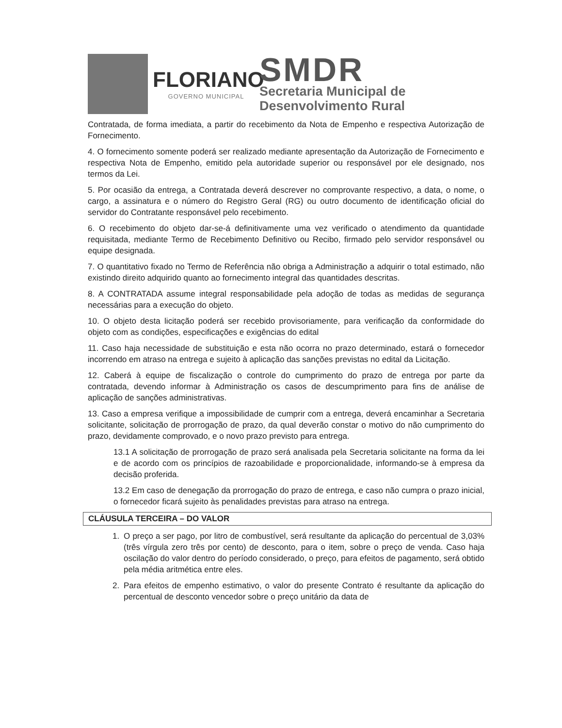FLORIANO
GOVERNO MUNICIPAL
SMDR
Secretaria Municipal de
Desenvolvimento Rural
Contratada, de forma imediata, a partir do recebimento da Nota de Empenho e respectiva Autorização de Fornecimento.
4. O fornecimento somente poderá ser realizado mediante apresentação da Autorização de Fornecimento e respectiva Nota de Empenho, emitido pela autoridade superior ou responsável por ele designado, nos termos da Lei.
5. Por ocasião da entrega, a Contratada deverá descrever no comprovante respectivo, a data, o nome, o cargo, a assinatura e o número do Registro Geral (RG) ou outro documento de identificação oficial do servidor do Contratante responsável pelo recebimento.
6. O recebimento do objeto dar-se-á definitivamente uma vez verificado o atendimento da quantidade requisitada, mediante Termo de Recebimento Definitivo ou Recibo, firmado pelo servidor responsável ou equipe designada.
7. O quantitativo fixado no Termo de Referência não obriga a Administração a adquirir o total estimado, não existindo direito adquirido quanto ao fornecimento integral das quantidades descritas.
8. A CONTRATADA assume integral responsabilidade pela adoção de todas as medidas de segurança necessárias para a execução do objeto.
10. O objeto desta licitação poderá ser recebido provisoriamente, para verificação da conformidade do objeto com as condições, especificações e exigências do edital
11. Caso haja necessidade de substituição e esta não ocorra no prazo determinado, estará o fornecedor incorrendo em atraso na entrega e sujeito à aplicação das sanções previstas no edital da Licitação.
12. Caberá à equipe de fiscalização o controle do cumprimento do prazo de entrega por parte da contratada, devendo informar à Administração os casos de descumprimento para fins de análise de aplicação de sanções administrativas.
13. Caso a empresa verifique a impossibilidade de cumprir com a entrega, deverá encaminhar a Secretaria solicitante, solicitação de prorrogação de prazo, da qual deverão constar o motivo do não cumprimento do prazo, devidamente comprovado, e o novo prazo previsto para entrega.
13.1 A solicitação de prorrogação de prazo será analisada pela Secretaria solicitante na forma da lei e de acordo com os princípios de razoabilidade e proporcionalidade, informando-se à empresa da decisão proferida.
13.2 Em caso de denegação da prorrogação do prazo de entrega, e caso não cumpra o prazo inicial, o fornecedor ficará sujeito às penalidades previstas para atraso na entrega.
CLÁUSULA TERCEIRA – DO VALOR
1. O preço a ser pago, por litro de combustível, será resultante da aplicação do percentual de 3,03% (três vírgula zero três por cento) de desconto, para o item, sobre o preço de venda. Caso haja oscilação do valor dentro do período considerado, o preço, para efeitos de pagamento, será obtido pela média aritmética entre eles.
2. Para efeitos de empenho estimativo, o valor do presente Contrato é resultante da aplicação do percentual de desconto vencedor sobre o preço unitário da data de